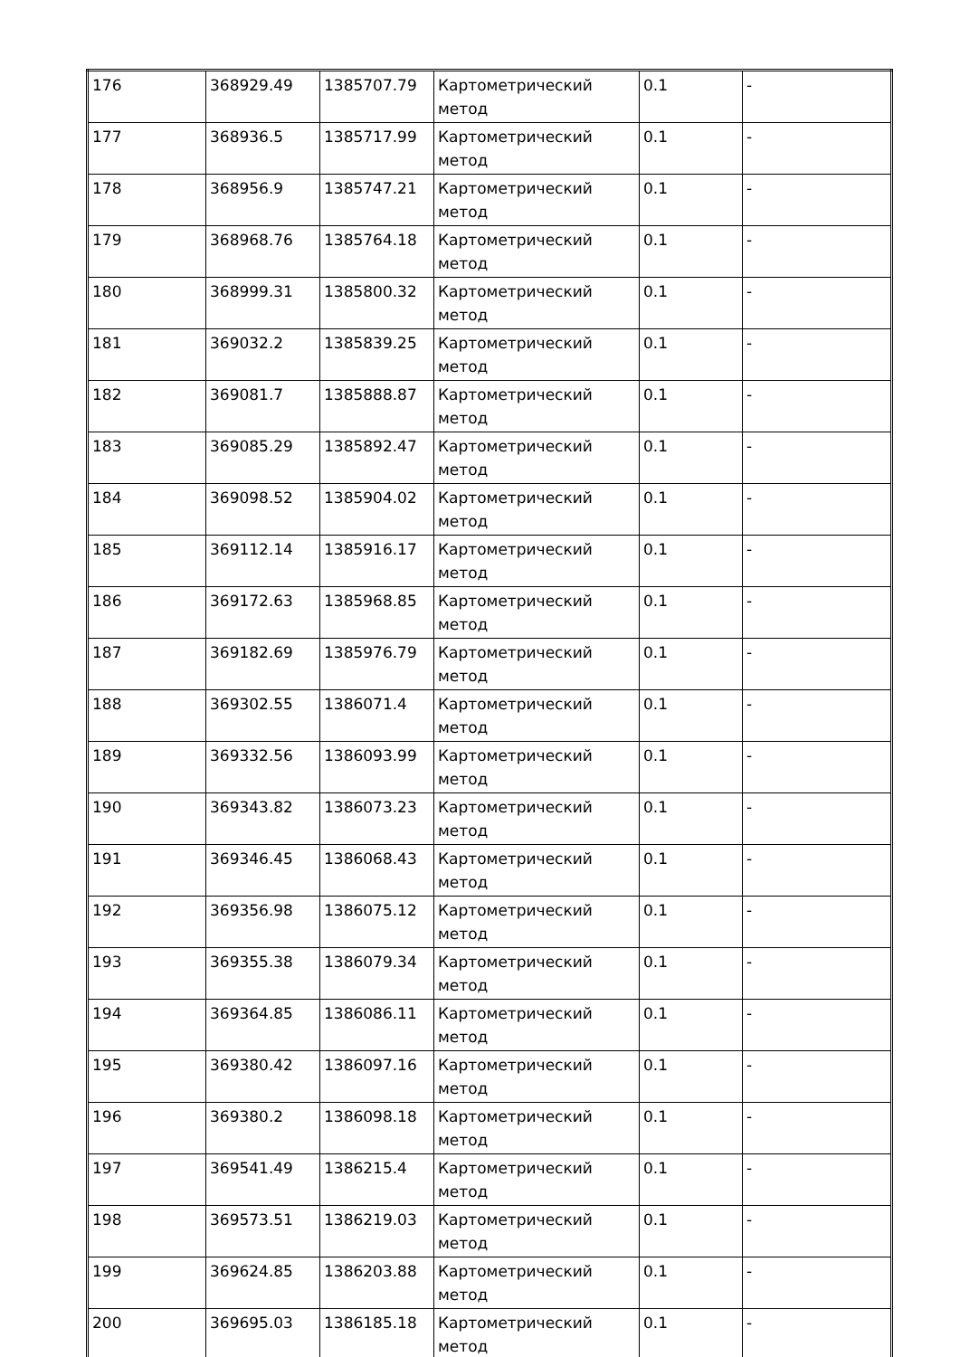| 176 | 368929.49 | 1385707.79 | Картометрический метод | 0.1 | - |
| 177 | 368936.5 | 1385717.99 | Картометрический метод | 0.1 | - |
| 178 | 368956.9 | 1385747.21 | Картометрический метод | 0.1 | - |
| 179 | 368968.76 | 1385764.18 | Картометрический метод | 0.1 | - |
| 180 | 368999.31 | 1385800.32 | Картометрический метод | 0.1 | - |
| 181 | 369032.2 | 1385839.25 | Картометрический метод | 0.1 | - |
| 182 | 369081.7 | 1385888.87 | Картометрический метод | 0.1 | - |
| 183 | 369085.29 | 1385892.47 | Картометрический метод | 0.1 | - |
| 184 | 369098.52 | 1385904.02 | Картометрический метод | 0.1 | - |
| 185 | 369112.14 | 1385916.17 | Картометрический метод | 0.1 | - |
| 186 | 369172.63 | 1385968.85 | Картометрический метод | 0.1 | - |
| 187 | 369182.69 | 1385976.79 | Картометрический метод | 0.1 | - |
| 188 | 369302.55 | 1386071.4 | Картометрический метод | 0.1 | - |
| 189 | 369332.56 | 1386093.99 | Картометрический метод | 0.1 | - |
| 190 | 369343.82 | 1386073.23 | Картометрический метод | 0.1 | - |
| 191 | 369346.45 | 1386068.43 | Картометрический метод | 0.1 | - |
| 192 | 369356.98 | 1386075.12 | Картометрический метод | 0.1 | - |
| 193 | 369355.38 | 1386079.34 | Картометрический метод | 0.1 | - |
| 194 | 369364.85 | 1386086.11 | Картометрический метод | 0.1 | - |
| 195 | 369380.42 | 1386097.16 | Картометрический метод | 0.1 | - |
| 196 | 369380.2 | 1386098.18 | Картометрический метод | 0.1 | - |
| 197 | 369541.49 | 1386215.4 | Картометрический метод | 0.1 | - |
| 198 | 369573.51 | 1386219.03 | Картометрический метод | 0.1 | - |
| 199 | 369624.85 | 1386203.88 | Картометрический метод | 0.1 | - |
| 200 | 369695.03 | 1386185.18 | Картометрический метод | 0.1 | - |